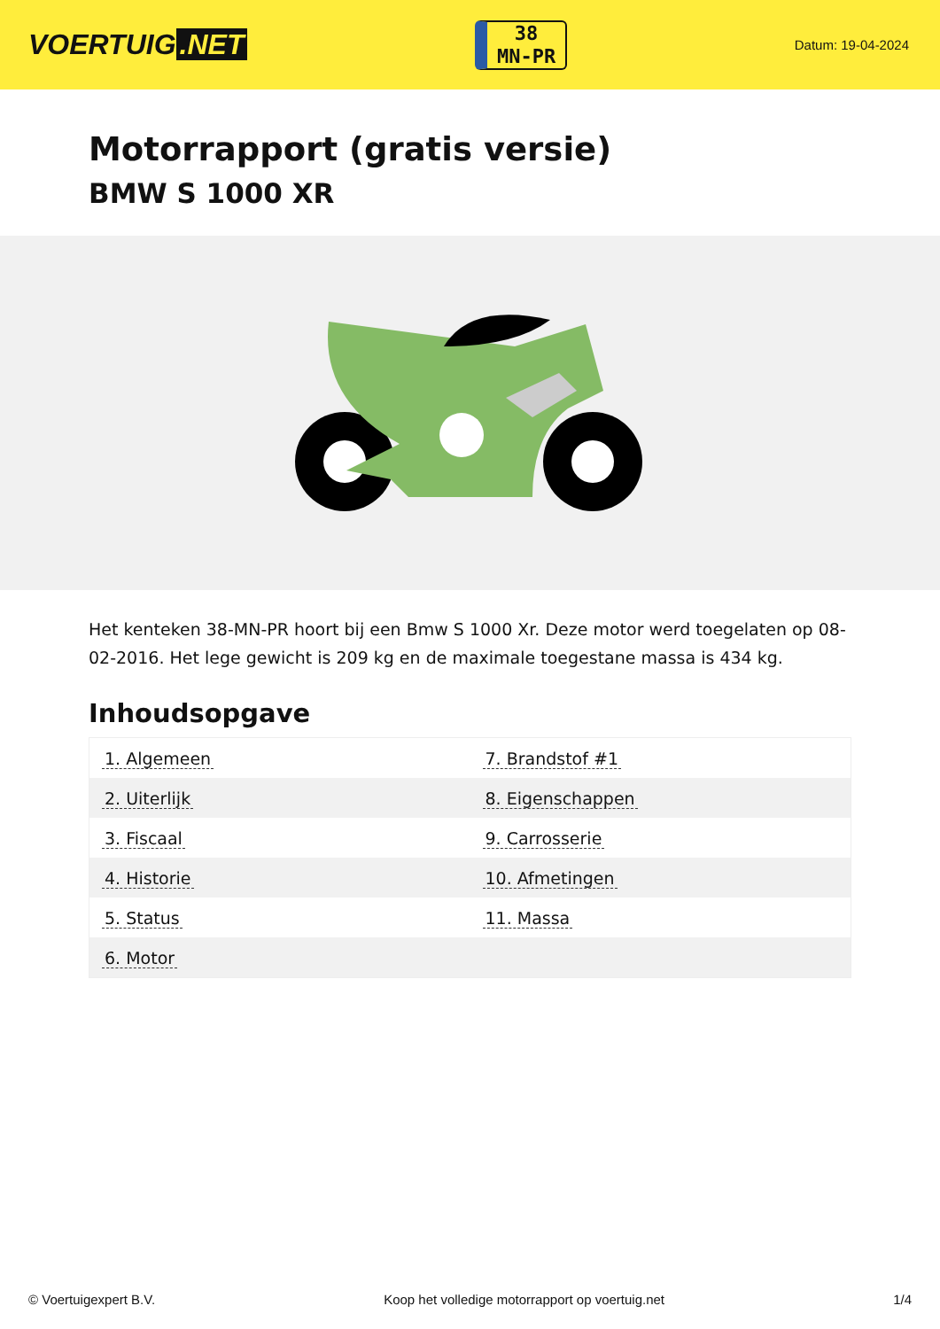VOERTUIG.NET
38
MN-PR
Datum: 19-04-2024
Motorrapport (gratis versie)
BMW S 1000 XR
Het kenteken 38-MN-PR hoort bij een Bmw S 1000 Xr. Deze motor werd toegelaten op 08-02-2016. Het lege gewicht is 209 kg en de maximale toegestane massa is 434 kg.
Inhoudsopgave
| 1. Algemeen | 7. Brandstof #1 |
| 2. Uiterlijk | 8. Eigenschappen |
| 3. Fiscaal | 9. Carrosserie |
| 4. Historie | 10. Afmetingen |
| 5. Status | 11. Massa |
| 6. Motor | |
© Voertuigexpert B.V. Koop het volledige motorrapport op voertuig.net 1/4